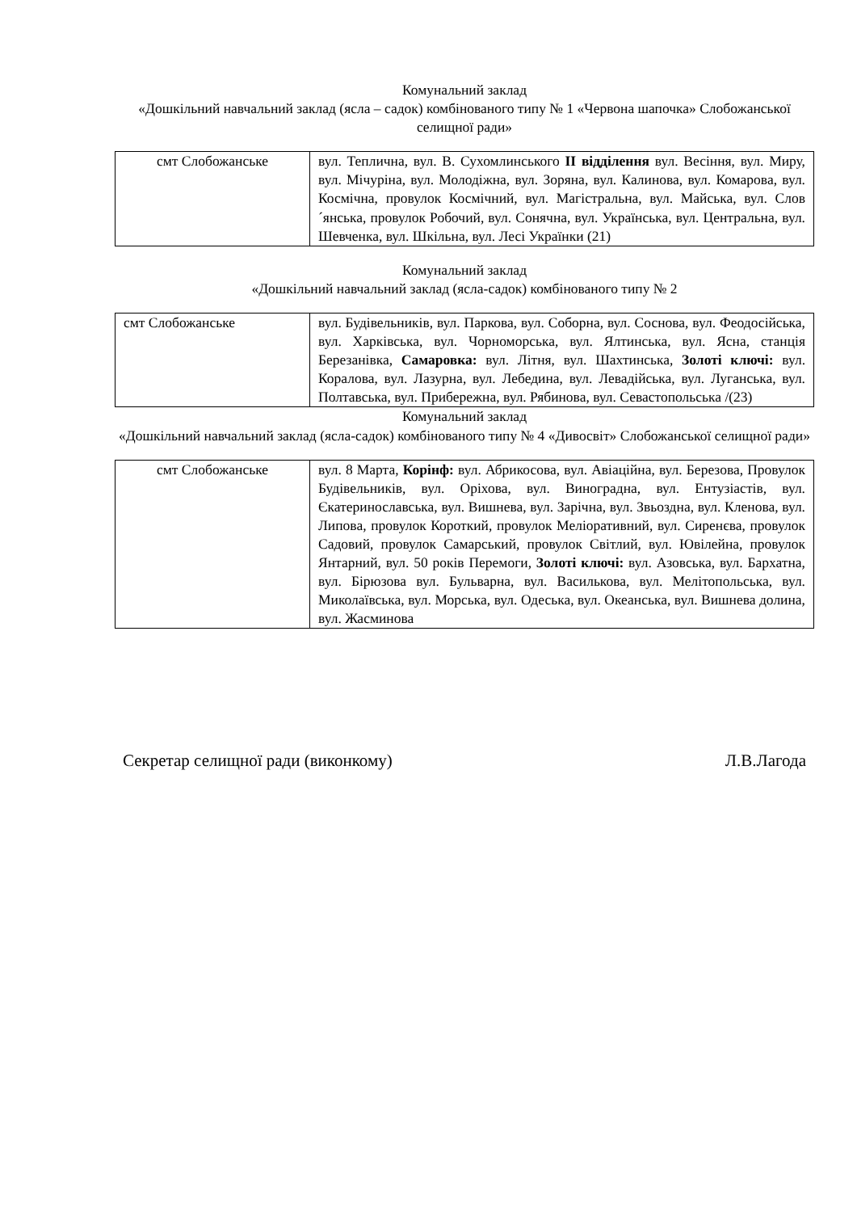Комунальний заклад
«Дошкільний навчальний заклад (ясла – садок) комбінованого типу № 1 «Червона шапочка» Слобожанської селищної ради»
| смт Слобожанське | вул. Теплична, вул. В. Сухомлинського ІІ відділення вул. Весіння, вул. Миру, вул. Мічуріна, вул. Молодіжна, вул. Зоряна, вул. Калинова, вул. Комарова, вул. Космічна, провулок Космічний, вул. Магістральна, вул. Майська, вул. Слов´янська, провулок Робочий, вул. Сонячна, вул. Українська, вул. Центральна, вул. Шевченка, вул. Шкільна, вул. Лесі Українки (21) |
Комунальний заклад
«Дошкільний навчальний заклад (ясла-садок) комбінованого типу № 2
| смт Слобожанське | вул. Будівельників, вул. Паркова, вул. Соборна, вул. Соснова, вул. Феодосійська, вул. Харківська, вул. Чорноморська, вул. Ялтинська, вул. Ясна, станція Березанівка, Самаровка: вул. Літня, вул. Шахтинська, Золоті ключі: вул. Коралова, вул. Лазурна, вул. Лебедина, вул. Левадійська, вул. Луганська, вул. Полтавська, вул. Прибережна, вул. Рябинова, вул. Севастопольська /(23) |
Комунальний заклад
«Дошкільний навчальний заклад (ясла-садок) комбінованого типу № 4 «Дивосвіт» Слобожанської селищної ради»
| смт Слобожанське | вул. 8 Марта, Корінф: вул. Абрикосова, вул. Авіаційна, вул. Березова, Провулок Будівельників, вул. Оріхова, вул. Виноградна, вул. Ентузіастів, вул. Єкатеринославська, вул. Вишнева, вул. Зарічна, вул. Звьоздна, вул. Кленова, вул. Липова, провулок Короткий, провулок Меліоративний, вул. Сиренєва, провулок Садовий, провулок Самарський, провулок Світлий, вул. Ювілейна, провулок Янтарний, вул. 50 років Перемоги, Золоті ключі: вул. Азовська, вул. Бархатна, вул. Бірюзова вул. Бульварна, вул. Василькова, вул. Мелітопольська, вул. Миколаївська, вул. Морська, вул. Одеська, вул. Океанська, вул. Вишнева долина, вул. Жасминова |
Секретар селищної ради (виконкому) Л.В.Лагода